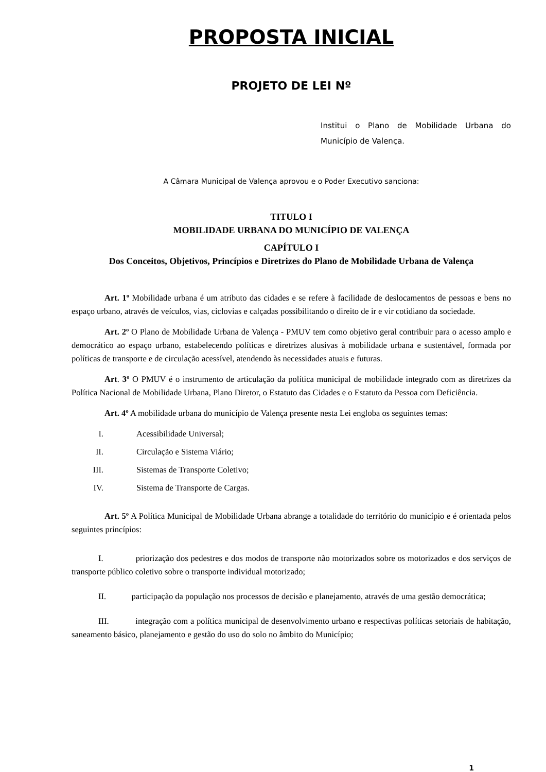PROPOSTA INICIAL
PROJETO DE LEI Nº
Institui o Plano de Mobilidade Urbana do Município de Valença.
A Câmara Municipal de Valença aprovou e o Poder Executivo sanciona:
TITULO I
MOBILIDADE URBANA DO MUNICÍPIO DE VALENÇA
CAPÍTULO I
Dos Conceitos, Objetivos, Princípios e Diretrizes do Plano de Mobilidade Urbana de Valença
Art. 1º Mobilidade urbana é um atributo das cidades e se refere à facilidade de deslocamentos de pessoas e bens no espaço urbano, através de veículos, vias, ciclovias e calçadas possibilitando o direito de ir e vir cotidiano da sociedade.
Art. 2º O Plano de Mobilidade Urbana de Valença - PMUV tem como objetivo geral contribuir para o acesso amplo e democrático ao espaço urbano, estabelecendo políticas e diretrizes alusivas à mobilidade urbana e sustentável, formada por políticas de transporte e de circulação acessível, atendendo às necessidades atuais e futuras.
Art. 3º O PMUV é o instrumento de articulação da política municipal de mobilidade integrado com as diretrizes da Política Nacional de Mobilidade Urbana, Plano Diretor, o Estatuto das Cidades e o Estatuto da Pessoa com Deficiência.
Art. 4º A mobilidade urbana do município de Valença presente nesta Lei engloba os seguintes temas:
I. Acessibilidade Universal;
II. Circulação e Sistema Viário;
III. Sistemas de Transporte Coletivo;
IV. Sistema de Transporte de Cargas.
Art. 5º A Política Municipal de Mobilidade Urbana abrange a totalidade do território do município e é orientada pelos seguintes princípios:
I. priorização dos pedestres e dos modos de transporte não motorizados sobre os motorizados e dos serviços de transporte público coletivo sobre o transporte individual motorizado;
II. participação da população nos processos de decisão e planejamento, através de uma gestão democrática;
III. integração com a política municipal de desenvolvimento urbano e respectivas políticas setoriais de habitação, saneamento básico, planejamento e gestão do uso do solo no âmbito do Município;
1